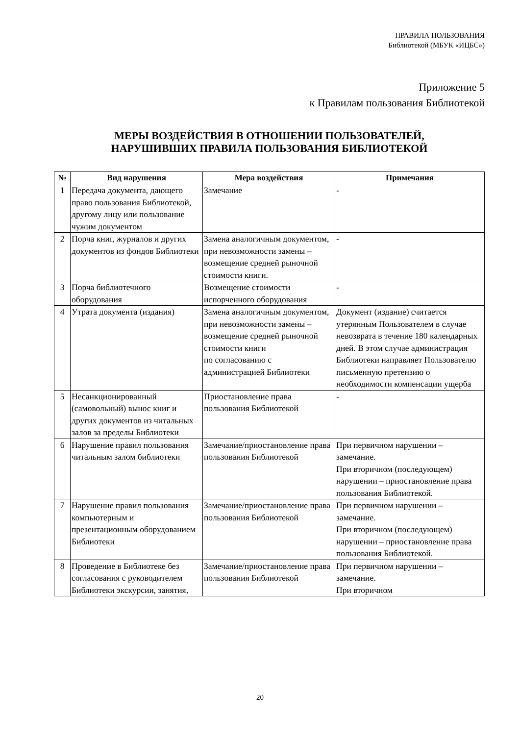ПРАВИЛА ПОЛЬЗОВАНИЯ
Библиотекой (МБУК «ИЦБС»)
Приложение 5
к Правилам пользования Библиотекой
МЕРЫ ВОЗДЕЙСТВИЯ В ОТНОШЕНИИ ПОЛЬЗОВАТЕЛЕЙ,
НАРУШИВШИХ ПРАВИЛА ПОЛЬЗОВАНИЯ БИБЛИОТЕКОЙ
| № | Вид нарушения | Мера воздействия | Примечания |
| --- | --- | --- | --- |
| 1 | Передача документа, дающего право пользования Библиотекой, другому лицу или пользование чужим документом | Замечание | - |
| 2 | Порча книг, журналов и других документов из фондов Библиотеки | Замена аналогичным документом, при невозможности замены – возмещение средней рыночной стоимости книги. | - |
| 3 | Порча библиотечного оборудования | Возмещение стоимости испорченного оборудования | - |
| 4 | Утрата документа (издания) | Замена аналогичным документом, при невозможности замены – возмещение средней рыночной стоимости книги по согласованию с администрацией Библиотеки | Документ (издание) считается утерянным Пользователем в случае невозврата в течение 180 календарных дней. В этом случае администрация Библиотеки направляет Пользователю письменную претензию о необходимости компенсации ущерба |
| 5 | Несанкционированный (самовольный) вынос книг и других документов из читальных залов за пределы Библиотеки | Приостановление права пользования Библиотекой | - |
| 6 | Нарушение правил пользования читальным залом библиотеки | Замечание/приостановление права пользования Библиотекой | При первичном нарушении – замечание. При вторичном (последующем) нарушении – приостановление права пользования Библиотекой. |
| 7 | Нарушение правил пользования компьютерным и презентационным оборудованием Библиотеки | Замечание/приостановление права пользования Библиотекой | При первичном нарушении – замечание. При вторичном (последующем) нарушении – приостановление права пользования Библиотекой. |
| 8 | Проведение в Библиотеке без согласования с руководителем Библиотеки экскурсии, занятия, | Замечание/приостановление права пользования Библиотекой | При первичном нарушении – замечание. При вторичном |
20